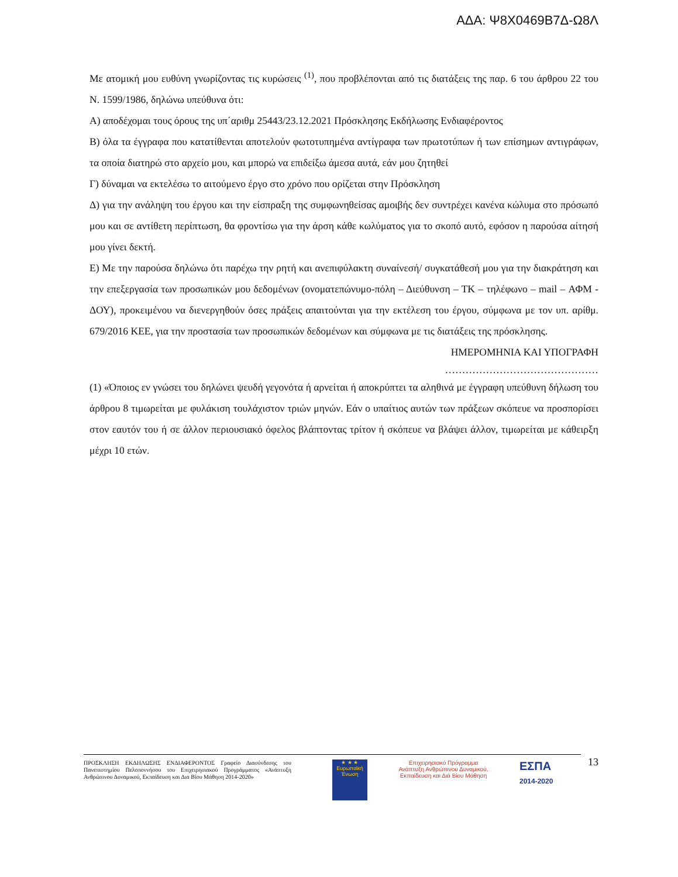ΑΔΑ: Ψ8Χ0469Β7Δ-Ω8Λ
Με ατομική μου ευθύνη γνωρίζοντας τις κυρώσεις <sup>(1)</sup>, που προβλέπονται από τις διατάξεις της παρ. 6 του άρθρου 22 του Ν. 1599/1986, δηλώνω υπεύθυνα ότι:
Α) αποδέχομαι τους όρους της υπ΄αριθμ 25443/23.12.2021 Πρόσκλησης Εκδήλωσης Ενδιαφέροντος
Β) όλα τα έγγραφα που κατατίθενται αποτελούν φωτοτυπημένα αντίγραφα των πρωτοτύπων ή των επίσημων αντιγράφων, τα οποία διατηρώ στο αρχείο μου, και μπορώ να επιδείξω άμεσα αυτά, εάν μου ζητηθεί
Γ) δύναμαι να εκτελέσω το αιτούμενο έργο στο χρόνο που ορίζεται στην Πρόσκληση
Δ) για την ανάληψη του έργου και την είσπραξη της συμφωνηθείσας αμοιβής δεν συντρέχει κανένα κώλυμα στο πρόσωπό μου και σε αντίθετη περίπτωση, θα φροντίσω για την άρση κάθε κωλύματος για το σκοπό αυτό, εφόσον η παρούσα αίτησή μου γίνει δεκτή.
Ε) Με την παρούσα δηλώνω ότι παρέχω την ρητή και ανεπιφύλακτη συναίνεσή/ συγκατάθεσή μου για την διακράτηση και την επεξεργασία των προσωπικών μου δεδομένων (ονοματεπώνυμο-πόλη – Διεύθυνση – ΤΚ – τηλέφωνο – mail – ΑΦΜ - ΔΟΥ), προκειμένου να διενεργηθούν όσες πράξεις απαιτούνται για την εκτέλεση του έργου, σύμφωνα με τον υπ. αρίθμ. 679/2016 ΚΕΕ, για την προστασία των προσωπικών δεδομένων και σύμφωνα με τις διατάξεις της πρόσκλησης.
ΗΜΕΡΟΜΗΝΙΑ ΚΑΙ ΥΠΟΓΡΑΦΗ
………………………………………
(1) «Όποιος εν γνώσει του δηλώνει ψευδή γεγονότα ή αρνείται ή αποκρύπτει τα αληθινά με έγγραφη υπεύθυνη δήλωση του άρθρου 8 τιμωρείται με φυλάκιση τουλάχιστον τριών μηνών. Εάν ο υπαίτιος αυτών των πράξεων σκόπευε να προσπορίσει στον εαυτόν του ή σε άλλον περιουσιακό όφελος βλάπτοντας τρίτον ή σκόπευε να βλάψει άλλον, τιμωρείται με κάθειρξη μέχρι 10 ετών.
ΠΡΟΣΚΛΗΣΗ ΕΚΔΗΛΩΣΗΣ ΕΝΔΙΑΦΕΡΟΝΤΟΣ Γραφείο Διασύνδεσης του Πανεπιστημίου Πελοποννήσου του Επιχειρησιακού Προγράμματος «Ανάπτυξη Ανθρώπινου Δυναμικού, Εκπαίδευση και Δια Βίου Μάθηση 2014-2020»
★ ★ ★
Ευρωπαϊκή Ένωση
Επιχειρησιακό Πρόγραμμα
Ανάπτυξη Ανθρώπινου Δυναμικού,
Εκπαίδευση και Διά Βίου Μάθηση
ΕΣΠΑ
2014-2020
13